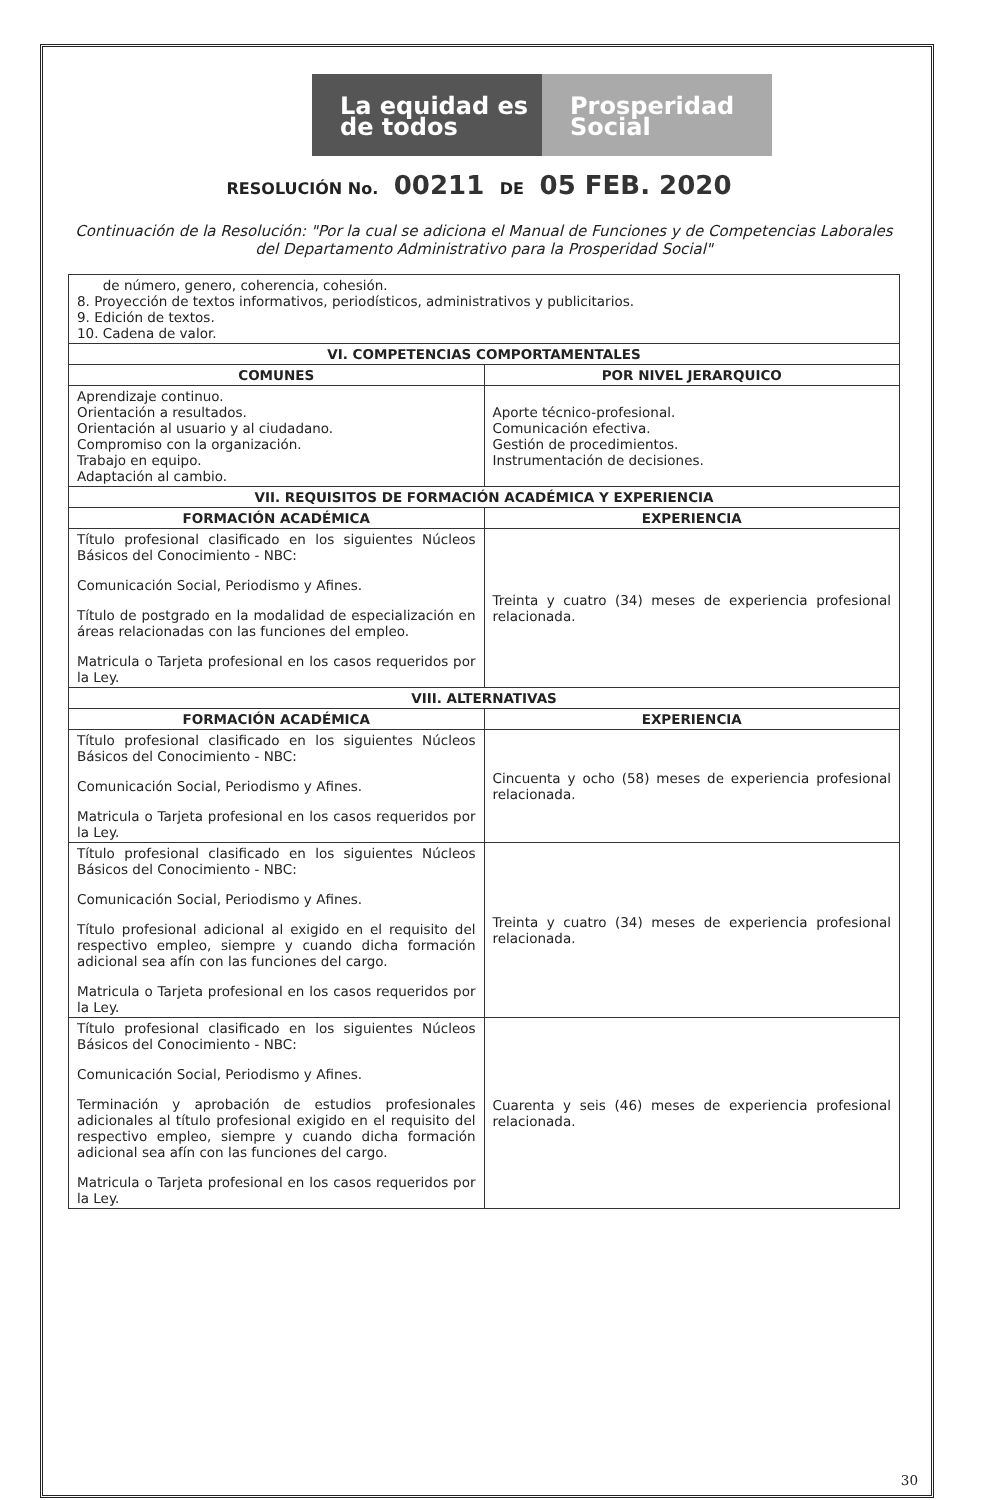La equidad es de todos
Prosperidad Social
RESOLUCIÓN No. 00211 DE 05 FEB. 2020
Continuación de la Resolución: "Por la cual se adiciona el Manual de Funciones y de Competencias Laborales del Departamento Administrativo para la Prosperidad Social"
| de número, genero, coherencia, cohesión. 8. Proyección de textos informativos, periodísticos, administrativos y publicitarios. 9. Edición de textos. 10. Cadena de valor. | |
| VI. COMPETENCIAS COMPORTAMENTALES | |
| COMUNES | POR NIVEL JERARQUICO |
| Aprendizaje continuo. Orientación a resultados. Orientación al usuario y al ciudadano. Compromiso con la organización. Trabajo en equipo. Adaptación al cambio. | Aporte técnico-profesional. Comunicación efectiva. Gestión de procedimientos. Instrumentación de decisiones. |
| VII. REQUISITOS DE FORMACIÓN ACADÉMICA Y EXPERIENCIA | |
| FORMACIÓN ACADÉMICA | EXPERIENCIA |
| Título profesional clasificado en los siguientes Núcleos Básicos del Conocimiento - NBC: Comunicación Social, Periodismo y Afines. Título de postgrado en la modalidad de especialización en áreas relacionadas con las funciones del empleo. Matricula o Tarjeta profesional en los casos requeridos por la Ley. | Treinta y cuatro (34) meses de experiencia profesional relacionada. |
| VIII. ALTERNATIVAS | |
| FORMACIÓN ACADÉMICA | EXPERIENCIA |
| Título profesional clasificado en los siguientes Núcleos Básicos del Conocimiento - NBC: Comunicación Social, Periodismo y Afines. Matricula o Tarjeta profesional en los casos requeridos por la Ley. | Cincuenta y ocho (58) meses de experiencia profesional relacionada. |
| Título profesional clasificado en los siguientes Núcleos Básicos del Conocimiento - NBC: Comunicación Social, Periodismo y Afines. Título profesional adicional al exigido en el requisito del respectivo empleo, siempre y cuando dicha formación adicional sea afín con las funciones del cargo. Matricula o Tarjeta profesional en los casos requeridos por la Ley. | Treinta y cuatro (34) meses de experiencia profesional relacionada. |
| Título profesional clasificado en los siguientes Núcleos Básicos del Conocimiento - NBC: Comunicación Social, Periodismo y Afines. Terminación y aprobación de estudios profesionales adicionales al título profesional exigido en el requisito del respectivo empleo, siempre y cuando dicha formación adicional sea afín con las funciones del cargo. Matricula o Tarjeta profesional en los casos requeridos por la Ley. | Cuarenta y seis (46) meses de experiencia profesional relacionada. |
30